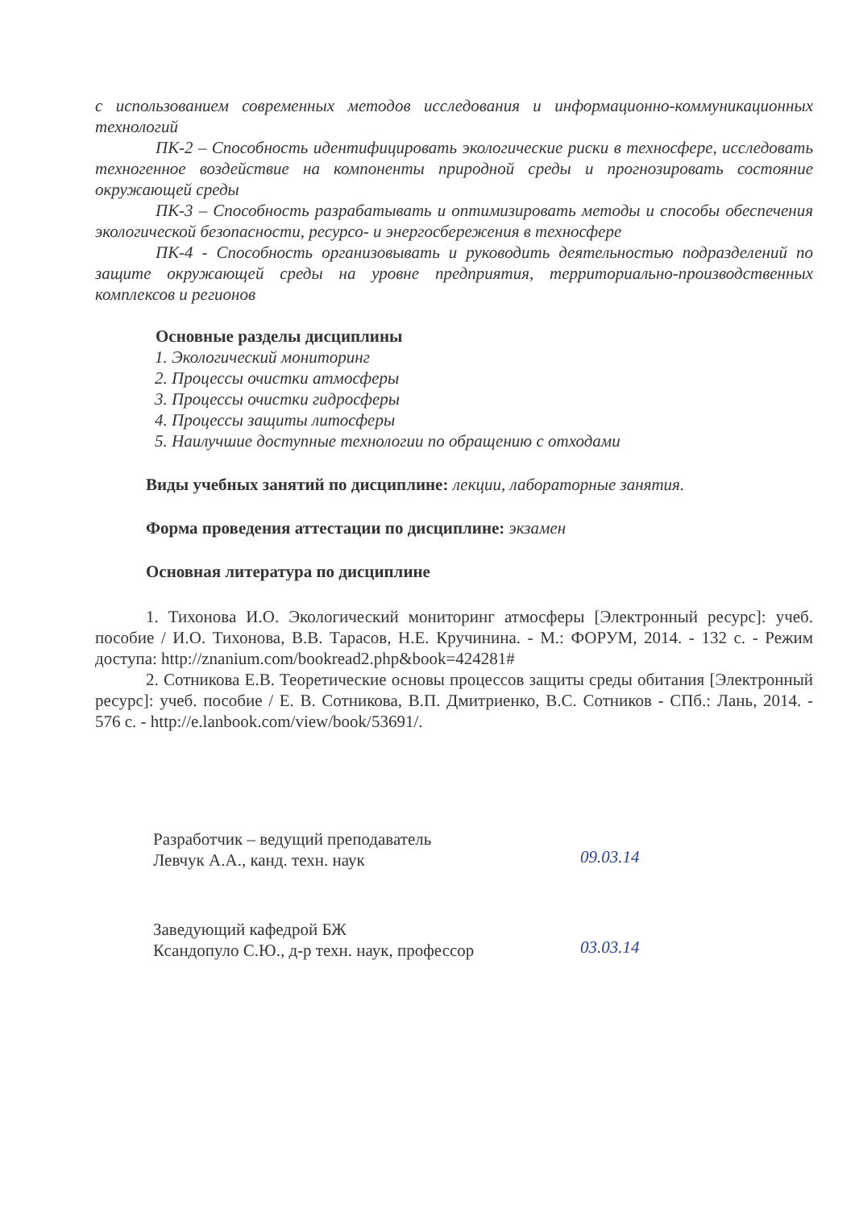с использованием современных методов исследования и информационно-коммуникационных технологий
ПК-2 – Способность идентифицировать экологические риски в техносфере, исследовать техногенное воздействие на компоненты природной среды и прогнозировать состояние окружающей среды
ПК-3 – Способность разрабатывать и оптимизировать методы и способы обеспечения экологической безопасности, ресурсо- и энергосбережения в техносфере
ПК-4 - Способность организовывать и руководить деятельностью подразделений по защите окружающей среды на уровне предприятия, территориально-производственных комплексов и регионов
Основные разделы дисциплины
1. Экологический мониторинг
2. Процессы очистки атмосферы
3. Процессы очистки гидросферы
4. Процессы защиты литосферы
5. Наилучшие доступные технологии по обращению с отходами
Виды учебных занятий по дисциплине: лекции, лабораторные занятия.
Форма проведения аттестации по дисциплине: экзамен
Основная литература по дисциплине
1. Тихонова И.О. Экологический мониторинг атмосферы [Электронный ресурс]: учеб. пособие / И.О. Тихонова, В.В. Тарасов, Н.Е. Кручинина. - М.: ФОРУМ, 2014. - 132 с. - Режим доступа: http://znanium.com/bookread2.php&book=424281#
2. Сотникова Е.В. Теоретические основы процессов защиты среды обитания [Электронный ресурс]: учеб. пособие / Е. В. Сотникова, В.П. Дмитриенко, В.С. Сотников - СПб.: Лань, 2014. - 576 с. - http://e.lanbook.com/view/book/53691/.
Разработчик – ведущий преподаватель
Левчук А.А., канд. техн. наук
09.03.14
Заведующий кафедрой БЖ
Ксандопуло С.Ю., д-р техн. наук, профессор
03.03.14